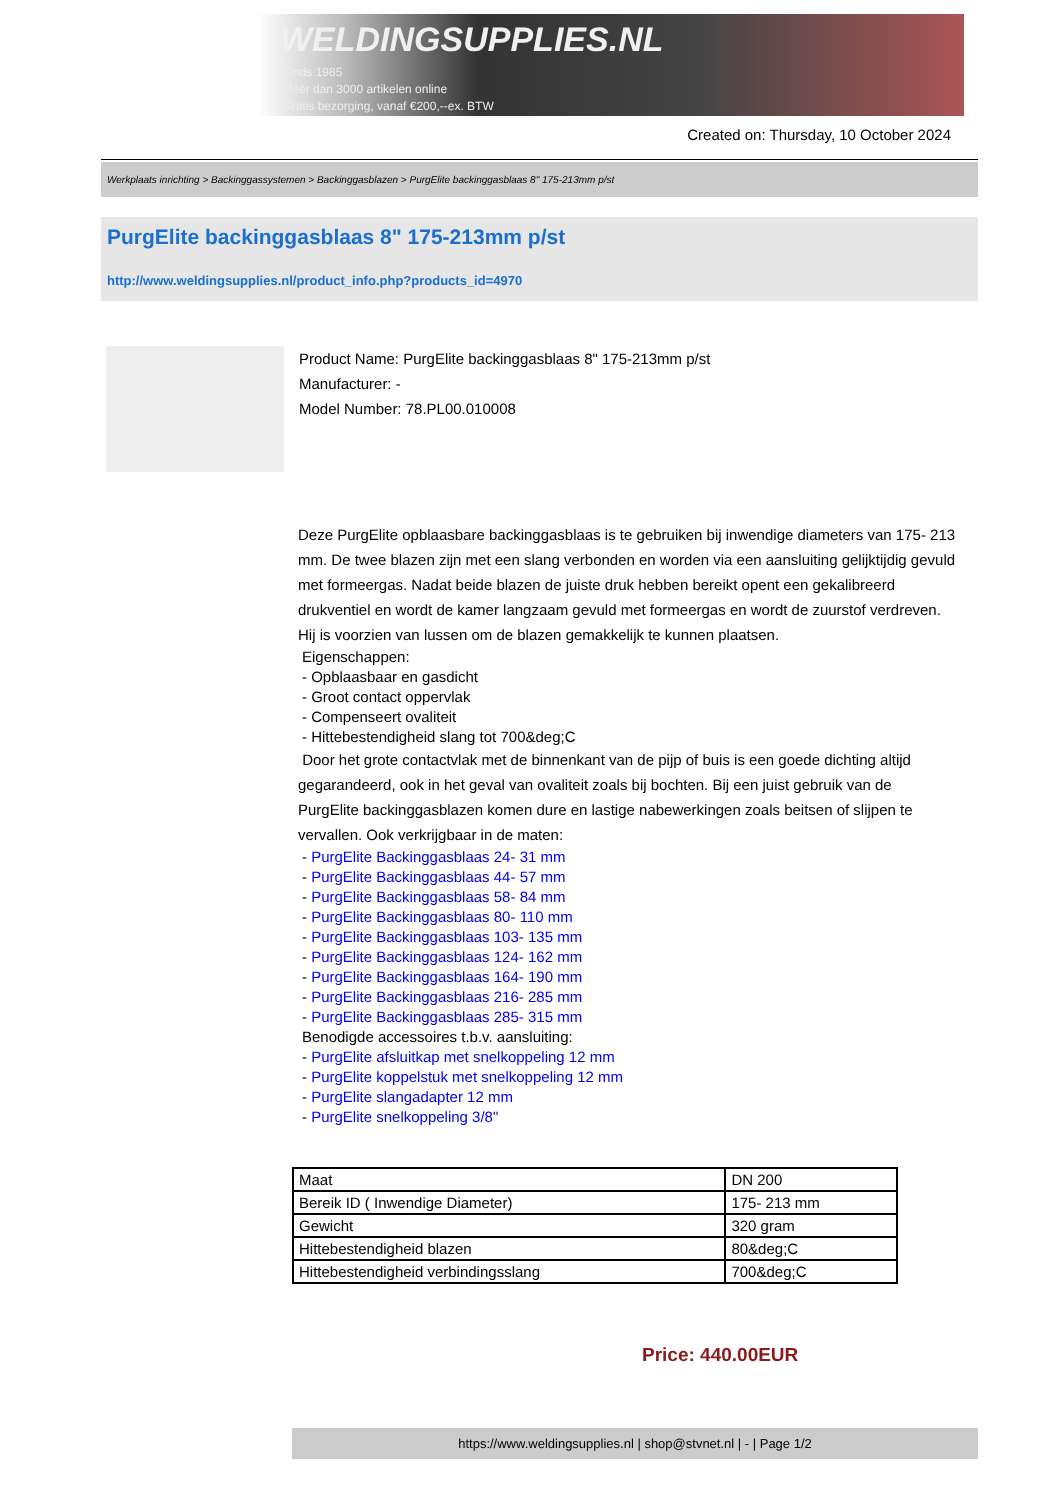WELDINGSUPPLIES.NL
- Sinds 1985
- Méér dan 3000 artikelen online
- Gratis bezorging, vanaf €200,--ex. BTW
Created on: Thursday, 10 October 2024
Werkplaats inrichting > Backinggassystemen > Backinggasblazen > PurgElite backinggasblaas 8" 175-213mm p/st
PurgElite backinggasblaas 8" 175-213mm p/st
http://www.weldingsupplies.nl/product_info.php?products_id=4970
Product Name: PurgElite backinggasblaas 8" 175-213mm p/st
Manufacturer: -
Model Number: 78.PL00.010008
Deze PurgElite opblaasbare backinggasblaas is te gebruiken bij inwendige diameters van 175- 213 mm. De twee blazen zijn met een slang verbonden en worden via een aansluiting gelijktijdig gevuld met formeergas. Nadat beide blazen de juiste druk hebben bereikt opent een gekalibreerd drukventiel en wordt de kamer langzaam gevuld met formeergas en wordt de zuurstof verdreven. Hij is voorzien van lussen om de blazen gemakkelijk te kunnen plaatsen.
Eigenschappen:
- Opblaasbaar en gasdicht
- Groot contact oppervlak
- Compenseert ovaliteit
- Hittebestendigheid slang tot 700&deg;C
Door het grote contactvlak met de binnenkant van de pijp of buis is een goede dichting altijd gegarandeerd, ook in het geval van ovaliteit zoals bij bochten. Bij een juist gebruik van de PurgElite backinggasblazen komen dure en lastige nabewerkingen zoals beitsen of slijpen te vervallen. Ook verkrijgbaar in de maten:
- PurgElite Backinggasblaas 24- 31 mm
- PurgElite Backinggasblaas 44- 57 mm
- PurgElite Backinggasblaas 58- 84 mm
- PurgElite Backinggasblaas 80- 110 mm
- PurgElite Backinggasblaas 103- 135 mm
- PurgElite Backinggasblaas 124- 162 mm
- PurgElite Backinggasblaas 164- 190 mm
- PurgElite Backinggasblaas 216- 285 mm
- PurgElite Backinggasblaas 285- 315 mm
Benodigde accessoires t.b.v. aansluiting:
- PurgElite afsluitkap met snelkoppeling 12 mm
- PurgElite koppelstuk met snelkoppeling 12 mm
- PurgElite slangadapter 12 mm
- PurgElite snelkoppeling 3/8"
| Maat | DN 200 |
| Bereik ID ( Inwendige Diameter) | 175- 213 mm |
| Gewicht | 320 gram |
| Hittebestendigheid blazen | 80&deg;C |
| Hittebestendigheid verbindingsslang | 700&deg;C |
Price: 440.00EUR
https://www.weldingsupplies.nl | shop@stvnet.nl | - | Page 1/2